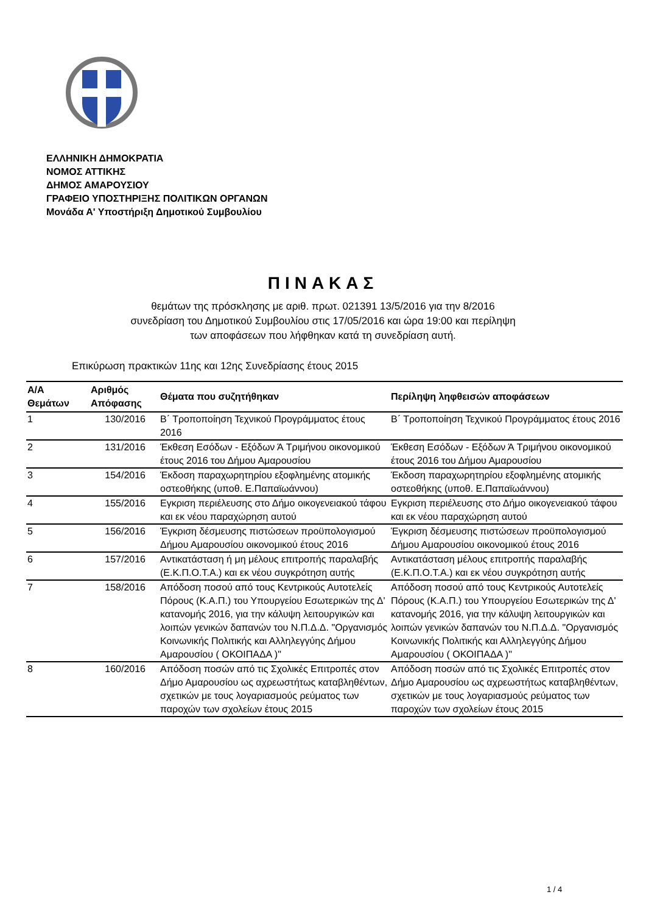ΕΛΛΗΝΙΚΗ ΔΗΜΟΚΡΑΤΙΑ
ΝΟΜΟΣ ΑΤΤΙΚΗΣ
ΔΗΜΟΣ ΑΜΑΡΟΥΣΙΟΥ
ΓΡΑΦΕΙΟ ΥΠΟΣΤΗΡΙΞΗΣ ΠΟΛΙΤΙΚΩΝ ΟΡΓΑΝΩΝ
Μονάδα Α' Υποστήριξη Δημοτικού Συμβουλίου
ΠΙΝΑΚΑΣ
θεμάτων της πρόσκλησης με αριθ. πρωτ. 021391 13/5/2016 για την 8/2016
συνεδρίαση του Δημοτικού Συμβουλίου στις 17/05/2016 και ώρα 19:00 και περίληψη
των αποφάσεων που λήφθηκαν κατά τη συνεδρίαση αυτή.
Επικύρωση πρακτικών 11ης και 12ης Συνεδρίασης έτους 2015
| Α/Α Θεμάτων | Αριθμός Απόφασης | Θέματα που συζητήθηκαν | Περίληψη ληφθεισών αποφάσεων |
| --- | --- | --- | --- |
| 1 | 130/2016 | Β΄ Τροποποίηση Τεχνικού Προγράμματος έτους 2016 | Β΄ Τροποποίηση Τεχνικού Προγράμματος έτους 2016 |
| 2 | 131/2016 | Έκθεση Εσόδων - Εξόδων Ά Τριμήνου οικονομικού έτους 2016 του Δήμου Αμαρουσίου | Έκθεση Εσόδων - Εξόδων Ά Τριμήνου οικονομικού έτους 2016 του Δήμου Αμαρουσίου |
| 3 | 154/2016 | Έκδοση παραχωρητηρίου εξοφλημένης ατομικής οστεοθήκης (υποθ. Ε.Παπαϊωάννου) | Έκδοση παραχωρητηρίου εξοφλημένης ατομικής οστεοθήκης (υποθ. Ε.Παπαϊωάννου) |
| 4 | 155/2016 | Εγκριση περιέλευσης στο Δήμο οικογενειακού τάφου και εκ νέου παραχώρηση αυτού | Εγκριση περιέλευσης στο Δήμο οικογενειακού τάφου και εκ νέου παραχώρηση αυτού |
| 5 | 156/2016 | Έγκριση δέσμευσης πιστώσεων προϋπολογισμού Δήμου Αμαρουσίου οικονομικού έτους 2016 | Έγκριση δέσμευσης πιστώσεων προϋπολογισμού Δήμου Αμαρουσίου οικονομικού έτους 2016 |
| 6 | 157/2016 | Αντικατάσταση ή μη μέλους επιτροπής παραλαβής (Ε.Κ.Π.Ο.Τ.Α.) και εκ νέου συγκρότηση αυτής | Αντικατάσταση μέλους επιτροπής παραλαβής (Ε.Κ.Π.Ο.Τ.Α.) και εκ νέου συγκρότηση αυτής |
| 7 | 158/2016 | Απόδοση ποσού από τους Κεντρικούς Αυτοτελείς Πόρους (Κ.Α.Π.) του Υπουργείου Εσωτερικών της Δ' κατανομής 2016, για την κάλυψη λειτουργικών και λοιπών γενικών δαπανών του Ν.Π.Δ.Δ. "Οργανισμός Κοινωνικής Πολιτικής και Αλληλεγγύης Δήμου Αμαρουσίου ( ΟΚΟΙΠΑΔΑ )" | Απόδοση ποσού από τους Κεντρικούς Αυτοτελείς Πόρους (Κ.Α.Π.) του Υπουργείου Εσωτερικών της Δ' κατανομής 2016, για την κάλυψη λειτουργικών και λοιπών γενικών δαπανών του Ν.Π.Δ.Δ. "Οργανισμός Κοινωνικής Πολιτικής και Αλληλεγγύης Δήμου Αμαρουσίου ( ΟΚΟΙΠΑΔΑ )" |
| 8 | 160/2016 | Απόδοση ποσών από τις Σχολικές Επιτροπές στον Δήμο Αμαρουσίου ως αχρεωστήτως καταβληθέντων, σχετικών με τους λογαριασμούς ρεύματος των παροχών των σχολείων έτους 2015 | Απόδοση ποσών από τις Σχολικές Επιτροπές στον Δήμο Αμαρουσίου ως αχρεωστήτως καταβληθέντων, σχετικών με τους λογαριασμούς ρεύματος των παροχών των σχολείων έτους 2015 |
1 / 4